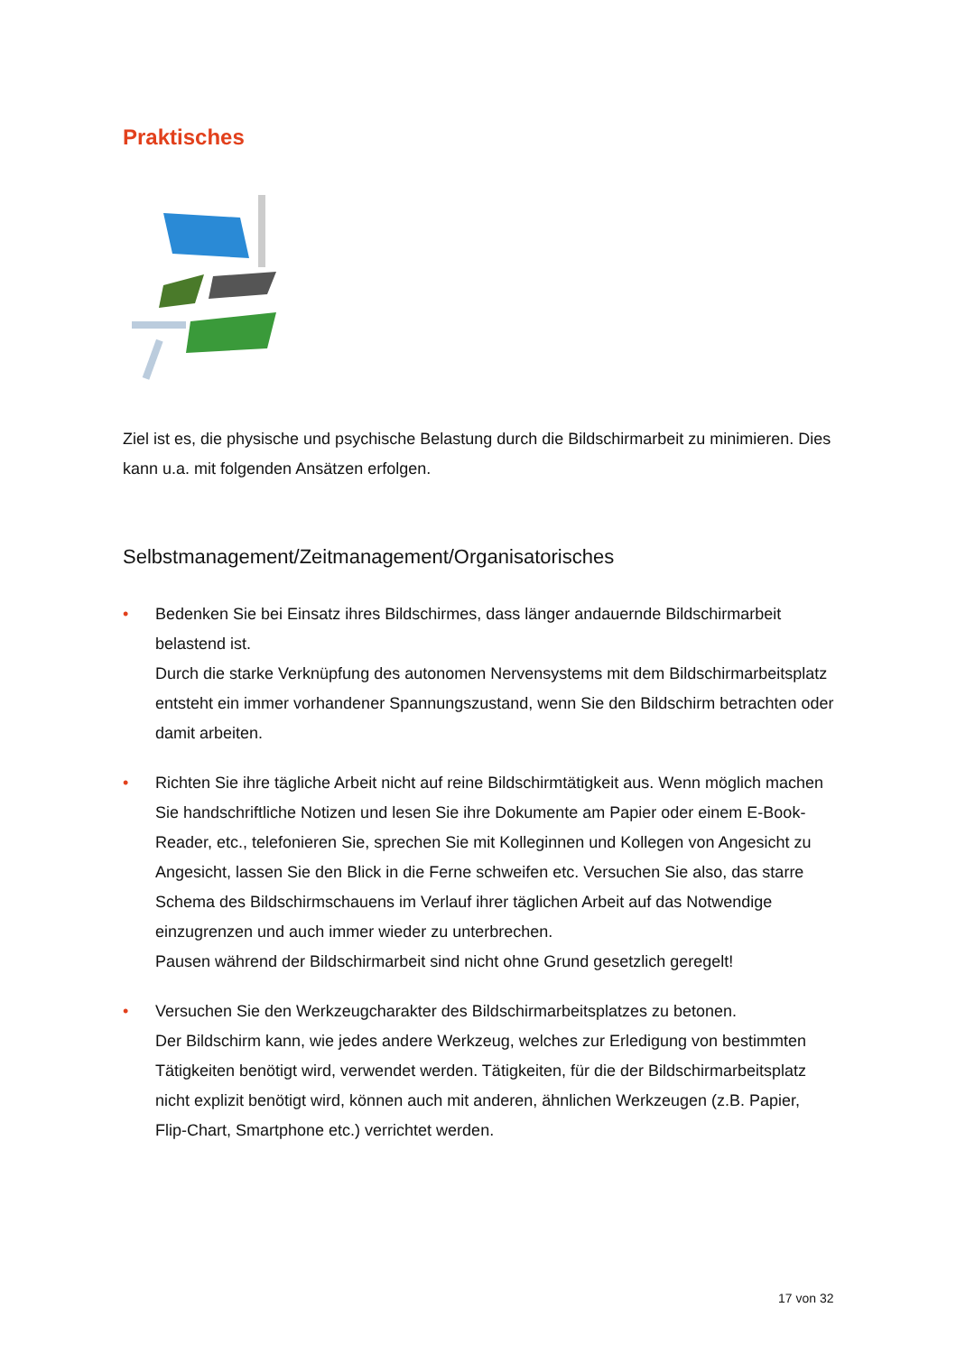Praktisches
Ziel ist es, die physische und psychische Belastung durch die Bildschirmarbeit zu minimieren. Dies kann u.a. mit folgenden Ansätzen erfolgen.
Selbstmanagement/Zeitmanagement/Organisatorisches
• Bedenken Sie bei Einsatz ihres Bildschirmes, dass länger andauernde Bildschirmarbeit belastend ist.
Durch die starke Verknüpfung des autonomen Nervensystems mit dem Bildschirmarbeitsplatz entsteht ein immer vorhandener Spannungszustand, wenn Sie den Bildschirm betrachten oder damit arbeiten.
• Richten Sie ihre tägliche Arbeit nicht auf reine Bildschirmtätigkeit aus. Wenn möglich machen Sie handschriftliche Notizen und lesen Sie ihre Dokumente am Papier oder einem E-Book-Reader, etc., telefonieren Sie, sprechen Sie mit Kolleginnen und Kollegen von Angesicht zu Angesicht, lassen Sie den Blick in die Ferne schweifen etc. Versuchen Sie also, das starre Schema des Bildschirmschauens im Verlauf ihrer täglichen Arbeit auf das Notwendige einzugrenzen und auch immer wieder zu unterbrechen.
Pausen während der Bildschirmarbeit sind nicht ohne Grund gesetzlich geregelt!
• Versuchen Sie den Werkzeugcharakter des Bildschirmarbeitsplatzes zu betonen.
Der Bildschirm kann, wie jedes andere Werkzeug, welches zur Erledigung von bestimmten Tätigkeiten benötigt wird, verwendet werden. Tätigkeiten, für die der Bildschirmarbeitsplatz nicht explizit benötigt wird, können auch mit anderen, ähnlichen Werkzeugen (z.B. Papier, Flip-Chart, Smartphone etc.) verrichtet werden.
17 von 32